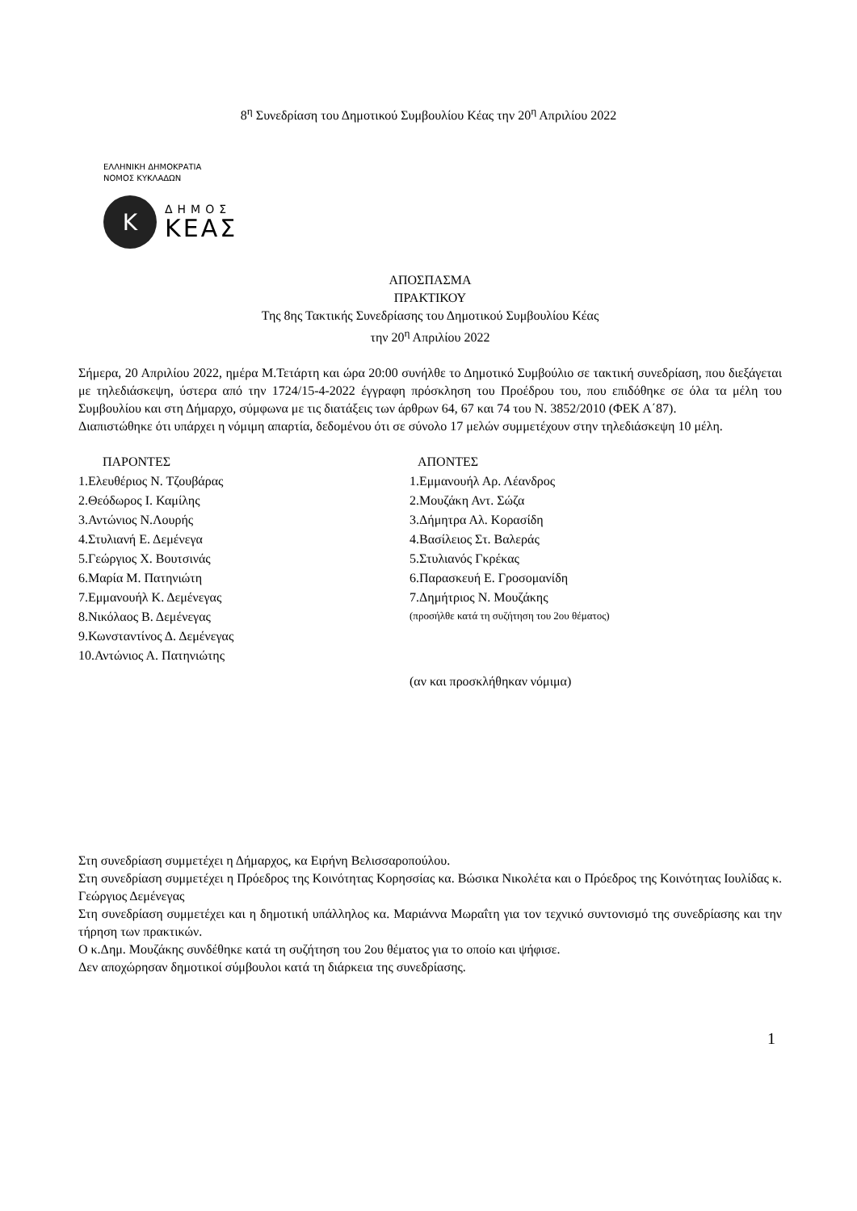8<sup>η</sup> Συνεδρίαση του Δημοτικού Συμβουλίου Κέας την 20<sup>η</sup> Απριλίου 2022
ΕΛΛΗΝΙΚΗ ΔΗΜΟΚΡΑΤΙΑ
ΝΟΜΟΣ ΚΥΚΛΑΔΩΝ
Κ
ΔΗΜΟΣ
ΚΕΑΣ
ΑΠΟΣΠΑΣΜΑ
ΠΡΑΚΤΙΚΟΥ
Της 8ης Τακτικής Συνεδρίασης του Δημοτικού Συμβουλίου Κέας
την 20<sup>η</sup> Απριλίου 2022
Σήμερα, 20 Απριλίου 2022, ημέρα Μ.Τετάρτη και ώρα 20:00 συνήλθε το Δημοτικό Συμβούλιο σε τακτική συνεδρίαση, που διεξάγεται με τηλεδιάσκεψη, ύστερα από την 1724/15-4-2022 έγγραφη πρόσκληση του Προέδρου του, που επιδόθηκε σε όλα τα μέλη του Συμβουλίου και στη Δήμαρχο, σύμφωνα με τις διατάξεις των άρθρων 64, 67 και 74 του Ν. 3852/2010 (ΦΕΚ Α΄87).
Διαπιστώθηκε ότι υπάρχει η νόμιμη απαρτία, δεδομένου ότι σε σύνολο 17 μελών συμμετέχουν στην τηλεδιάσκεψη 10 μέλη.
| ΠΑΡΟΝΤΕΣ | ΑΠΟΝΤΕΣ |
| --- | --- |
| 1.Ελευθέριος Ν. Τζουβάρας | 1.Εμμανουήλ Αρ. Λέανδρος |
| 2.Θεόδωρος Ι. Καμίλης | 2.Μουζάκη Αντ. Σώζα |
| 3.Αντώνιος Ν.Λουρής | 3.Δήμητρα Αλ. Κορασίδη |
| 4.Στυλιανή Ε. Δεμένεγα | 4.Βασίλειος Στ. Βαλεράς |
| 5.Γεώργιος Χ. Βουτσινάς | 5.Στυλιανός Γκρέκας |
| 6.Μαρία Μ. Πατηνιώτη | 6.Παρασκευή Ε. Γροσομανίδη |
| 7.Εμμανουήλ Κ. Δεμένεγας | 7.Δημήτριος Ν. Μουζάκης |
| 8.Νικόλαος Β. Δεμένεγας | (προσήλθε κατά τη συζήτηση του 2ου θέματος) |
| 9.Κωνσταντίνος Δ. Δεμένεγας | |
| 10.Αντώνιος Α. Πατηνιώτης | |
| | (αν και προσκλήθηκαν νόμιμα) |
Στη συνεδρίαση συμμετέχει η Δήμαρχος, κα Ειρήνη Βελισσαροπούλου.
Στη συνεδρίαση συμμετέχει η Πρόεδρος της Κοινότητας Κορησσίας κα. Βώσικα Νικολέτα και ο Πρόεδρος της Κοινότητας Ιουλίδας κ. Γεώργιος Δεμένεγας
Στη συνεδρίαση συμμετέχει και η δημοτική υπάλληλος κα. Μαριάννα Μωραΐτη για τον τεχνικό συντονισμό της συνεδρίασης και την τήρηση των πρακτικών.
Ο κ.Δημ. Μουζάκης συνδέθηκε κατά τη συζήτηση του 2ου θέματος για το οποίο και ψήφισε.
Δεν αποχώρησαν δημοτικοί σύμβουλοι κατά τη διάρκεια της συνεδρίασης.
1